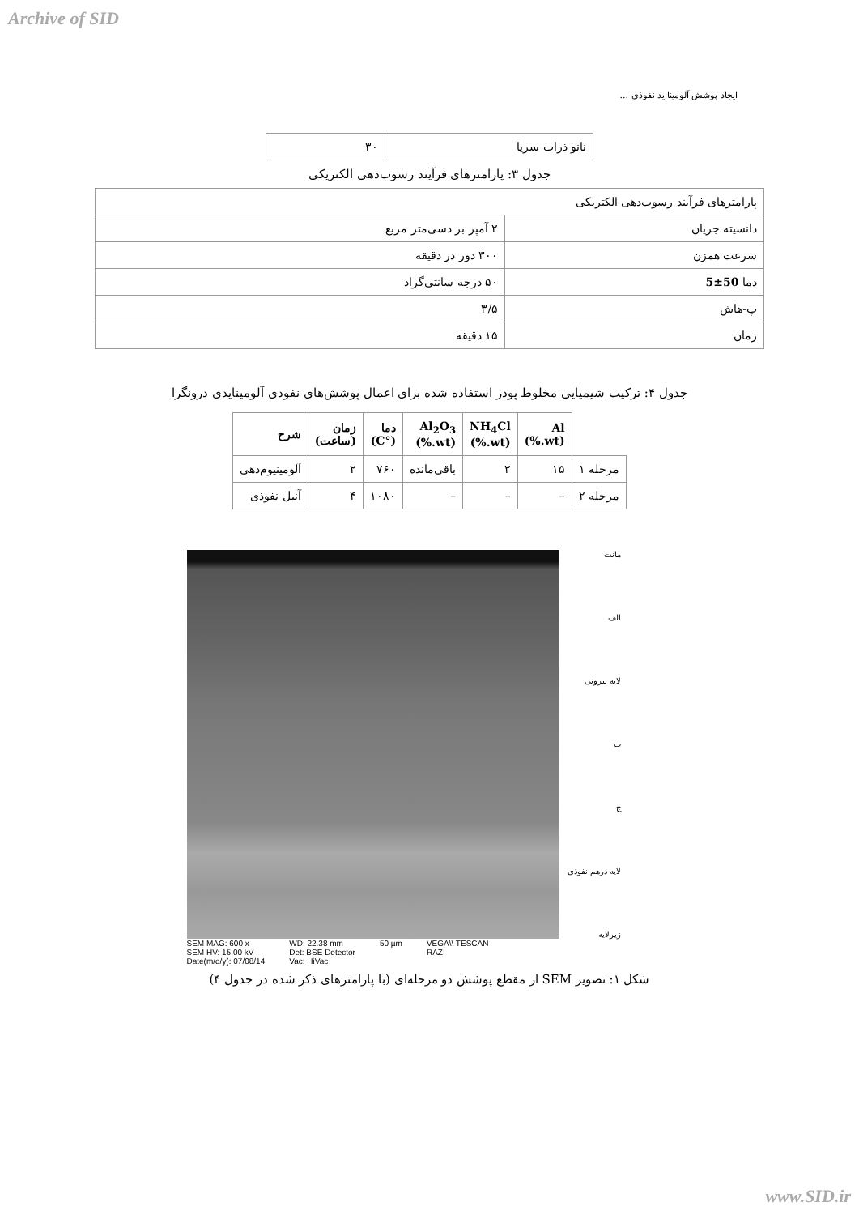Archive of SID
ایجاد پوشش آلومینااید نفوذی ...
| نانو ذرات سریا | ۳۰ |
جدول ۳: پارامترهای فرآیند رسوب‌دهی الکتریکی
| پارامترهای فرآیند رسوب‌دهی الکتریکی | |
| دانسیته جریان | ۲ آمپر بر دسی‌متر مربع |
| سرعت همزن | ۳۰۰ دور در دقیقه |
| دما 50±5 | ۵۰ درجه سانتی‌گراد |
| پ-هاش | ۳/۵ |
| زمان | ۱۵ دقیقه |
جدول ۴: ترکیب شیمیایی مخلوط پودر استفاده شده برای اعمال پوشش‌های نفوذی آلومینایدی درونگرا
| | Al (wt.%) | NH<sub>4</sub>Cl (wt.%) | Al<sub>2</sub>O<sub>3</sub> (wt.%) | دما (°C) | زمان (ساعت) | شرح |
| --- | --- | --- | --- | --- | --- | --- |
| مرحله ۱ | ۱۵ | ۲ | باقی‌مانده | ۷۶۰ | ۲ | آلومینیوم‌دهی |
| مرحله ۲ | – | – | – | ۱۰۸۰ | ۴ | آنیل نفوذی |
SEM MAG: 600 x
SEM HV: 15.00 kV
Date(m/d/y): 07/08/14
WD: 22.38 mm
Det: BSE Detector
Vac: HiVac
50 µm VEGA\\ TESCAN
RAZI
مانت
الف
لایه بیرونی
ب
ج
لایه درهم نفوذی
زیرلایه
شکل ۱: تصویر SEM از مقطع پوشش دو مرحله‌ای (با پارامترهای ذکر شده در جدول ۴)
www.SID.ir